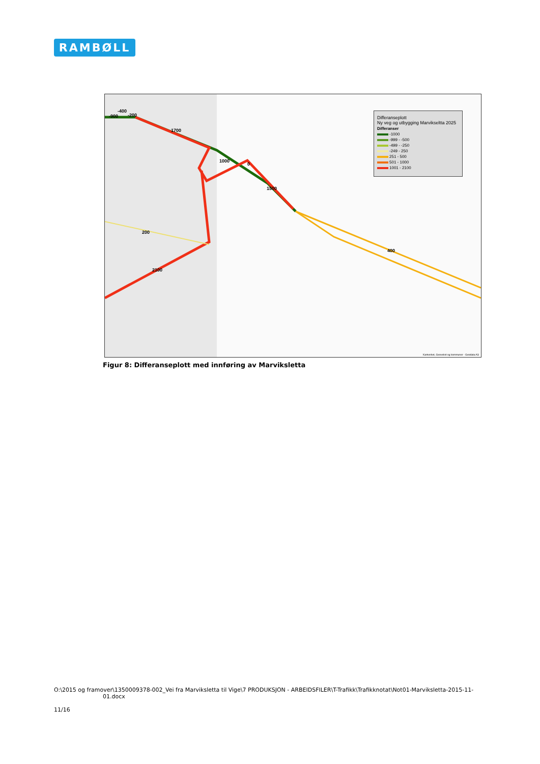RAMBØLL
-400
-900 -200
1700
1000
0
1500
200
2100
400
Differanseplott
Ny veg og utbygging Marvikseltta 2025
Differanser
-1000
-999 - -500
-499 - -250
-249 - 250
251 - 500
501 - 1000
1001 - 2100
Kartverket, Geovekst og kommuner - Geodata AS
Figur 8: Differanseplott med innføring av Marviksletta
O:\2015 og framover\1350009378-002_Vei fra Marviksletta til Vige\7 PRODUKSJON - ARBEIDSFILER\T-Trafikk\Trafikknotat\Not01-Marviksletta-2015-11-
01.docx
11/16